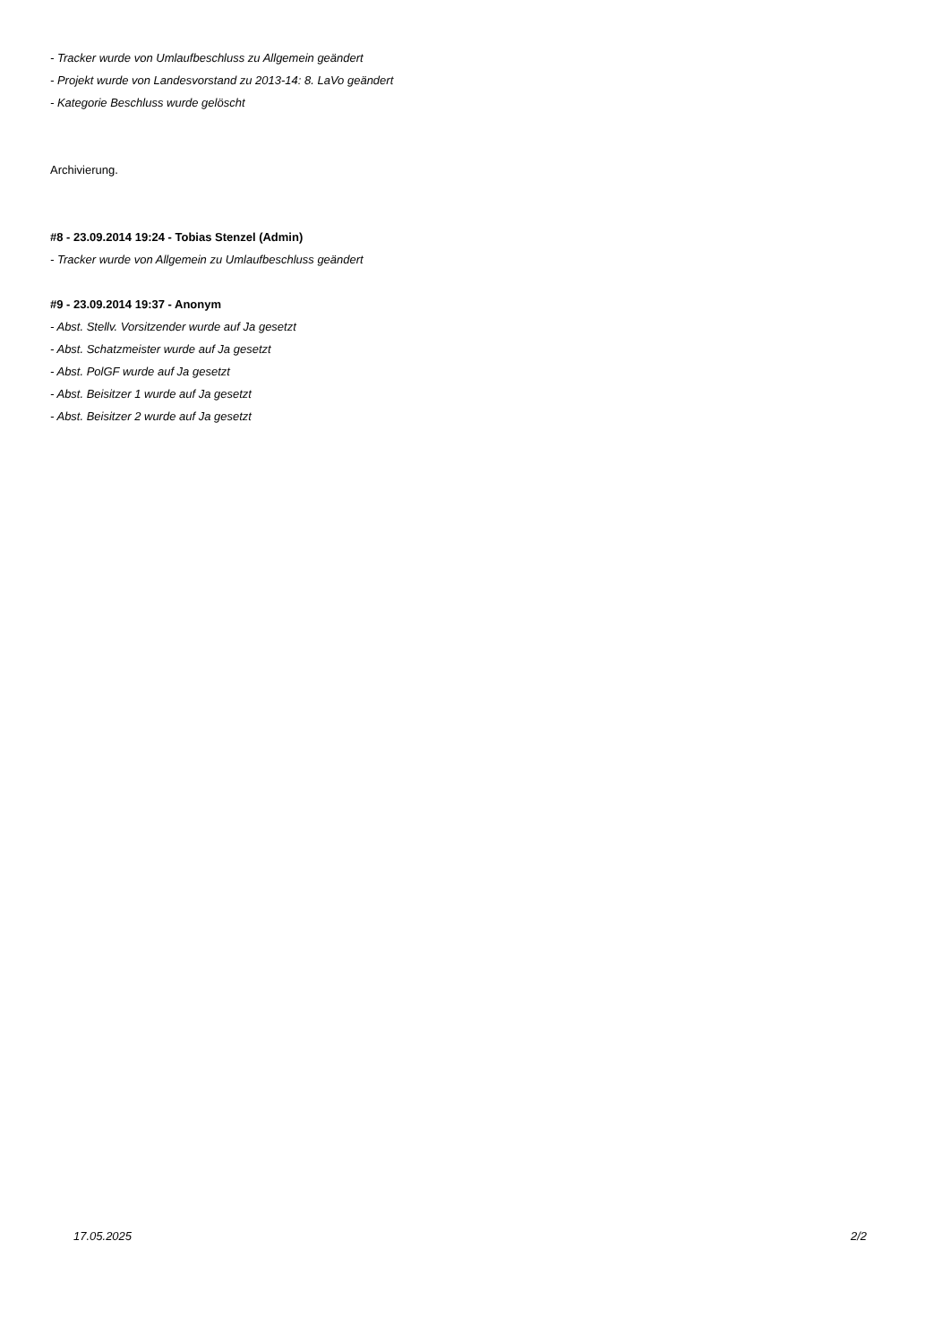- Tracker wurde von Umlaufbeschluss zu Allgemein geändert
- Projekt wurde von Landesvorstand zu 2013-14: 8. LaVo geändert
- Kategorie Beschluss wurde gelöscht
Archivierung.
#8 - 23.09.2014 19:24 - Tobias Stenzel (Admin)
- Tracker wurde von Allgemein zu Umlaufbeschluss geändert
#9 - 23.09.2014 19:37 - Anonym
- Abst. Stellv. Vorsitzender wurde auf Ja gesetzt
- Abst. Schatzmeister wurde auf Ja gesetzt
- Abst. PolGF wurde auf Ja gesetzt
- Abst. Beisitzer 1 wurde auf Ja gesetzt
- Abst. Beisitzer 2 wurde auf Ja gesetzt
17.05.2025 2/2